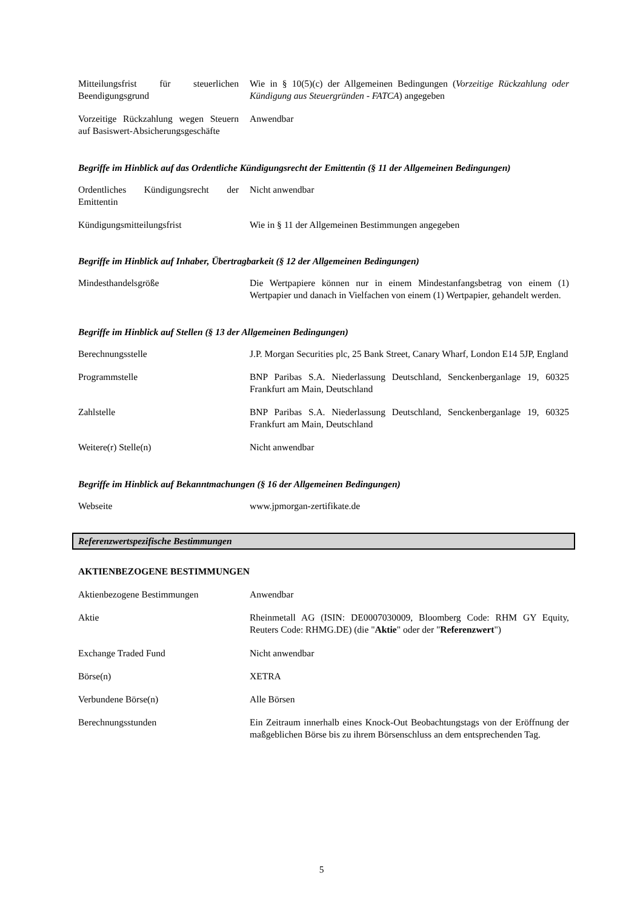Mitteilungsfrist für steuerlichen Beendigungsgrund
Wie in § 10(5)(c) der Allgemeinen Bedingungen (Vorzeitige Rückzahlung oder Kündigung aus Steuergründen - FATCA) angegeben
Vorzeitige Rückzahlung wegen Steuern auf Basiswert-Absicherungsgeschäfte
Anwendbar
Begriffe im Hinblick auf das Ordentliche Kündigungsrecht der Emittentin (§ 11 der Allgemeinen Bedingungen)
Ordentliches Kündigungsrecht der Emittentin
Nicht anwendbar
Kündigungsmitteilungsfrist Wie in § 11 der Allgemeinen Bestimmungen angegeben
Begriffe im Hinblick auf Inhaber, Übertragbarkeit (§ 12 der Allgemeinen Bedingungen)
Mindesthandelsgröße Die Wertpapiere können nur in einem Mindestanfangsbetrag von einem (1) Wertpapier und danach in Vielfachen von einem (1) Wertpapier, gehandelt werden.
Begriffe im Hinblick auf Stellen (§ 13 der Allgemeinen Bedingungen)
Berechnungsstelle J.P. Morgan Securities plc, 25 Bank Street, Canary Wharf, London E14 5JP, England
Programmstelle BNP Paribas S.A. Niederlassung Deutschland, Senckenberganlage 19, 60325 Frankfurt am Main, Deutschland
Zahlstelle BNP Paribas S.A. Niederlassung Deutschland, Senckenberganlage 19, 60325 Frankfurt am Main, Deutschland
Weitere(r) Stelle(n) Nicht anwendbar
Begriffe im Hinblick auf Bekanntmachungen (§ 16 der Allgemeinen Bedingungen)
Webseite www.jpmorgan-zertifikate.de
Referenzwertspezifische Bestimmungen
AKTIENBEZOGENE BESTIMMUNGEN
Aktienbezogene Bestimmungen Anwendbar
Aktie Rheinmetall AG (ISIN: DE0007030009, Bloomberg Code: RHM GY Equity, Reuters Code: RHMG.DE) (die "Aktie" oder der "Referenzwert")
Exchange Traded Fund Nicht anwendbar
Börse(n) XETRA
Verbundene Börse(n) Alle Börsen
Berechnungsstunden Ein Zeitraum innerhalb eines Knock-Out Beobachtungstags von der Eröffnung der maßgeblichen Börse bis zu ihrem Börsenschluss an dem entsprechenden Tag.
5